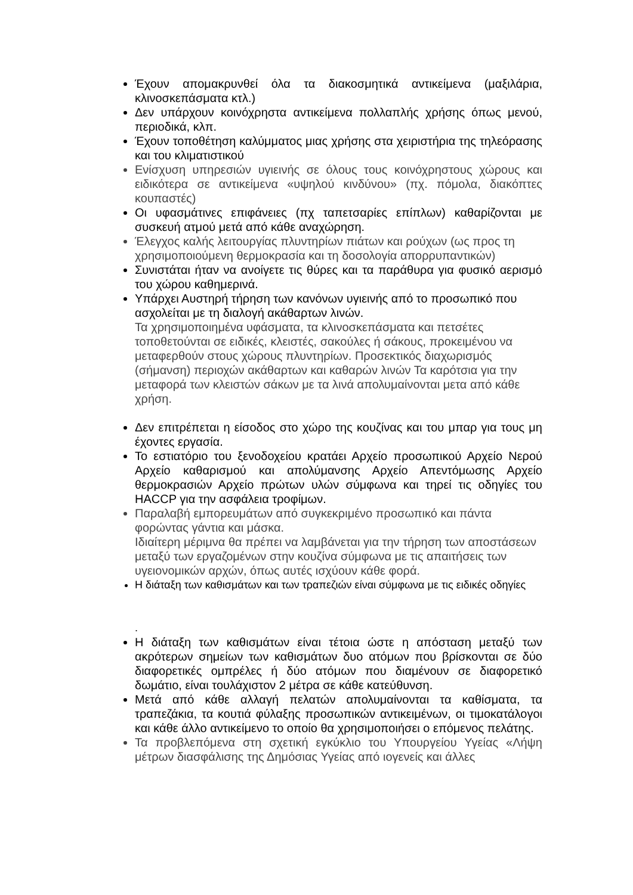Έχουν απομακρυνθεί όλα τα διακοσμητικά αντικείμενα (μαξιλάρια, κλινοσκεπάσματα κτλ.)
Δεν υπάρχουν κοινόχρηστα αντικείμενα πολλαπλής χρήσης όπως μενού, περιοδικά, κλπ.
Έχουν τοποθέτηση καλύμματος μιας χρήσης στα χειριστήρια της τηλεόρασης και του κλιματιστικού
Ενίσχυση υπηρεσιών υγιεινής σε όλους τους κοινόχρηστους χώρους και ειδικότερα σε αντικείμενα «υψηλού κινδύνου» (πχ. πόμολα, διακόπτες κουπαστές)
Οι υφασμάτινες επιφάνειες (πχ ταπετσαρίες επίπλων) καθαρίζονται με συσκευή ατμού μετά από κάθε αναχώρηση.
Έλεγχος καλής λειτουργίας πλυντηρίων πιάτων και ρούχων (ως προς τη χρησιμοποιούμενη θερμοκρασία και τη δοσολογία απορρυπαντικών)
Συνιστάται ήταν να ανοίγετε τις θύρες και τα παράθυρα για φυσικό αερισμό του χώρου καθημερινά.
Υπάρχει Αυστηρή τήρηση των κανόνων υγιεινής από το προσωπικό που ασχολείται με τη διαλογή ακάθαρτων λινών.
Τα χρησιμοποιημένα υφάσματα, τα κλινοσκεπάσματα και πετσέτες τοποθετούνται σε ειδικές, κλειστές, σακούλες ή σάκους, προκειμένου να μεταφερθούν στους χώρους πλυντηρίων. Προσεκτικός διαχωρισμός (σήμανση) περιοχών ακάθαρτων και καθαρών λινών Τα καρότσια για την μεταφορά των κλειστών σάκων με τα λινά απολυμαίνονται μετα από κάθε χρήση.
Δεν επιτρέπεται η είσοδος στο χώρο της κουζίνας και του μπαρ για τους μη έχοντες εργασία.
Το εστιατόριο του ξενοδοχείου κρατάει Αρχείο προσωπικού Αρχείο Νερού Αρχείο καθαρισμού και απολύμανσης Αρχείο Απεντόμωσης Αρχείο θερμοκρασιών Αρχείο πρώτων υλών σύμφωνα και τηρεί τις οδηγίες του HACCP για την ασφάλεια τροφίμων.
Παραλαβή εμπορευμάτων από συγκεκριμένο προσωπικό και πάντα φορώντας γάντια και μάσκα.
Ιδιαίτερη μέριμνα θα πρέπει να λαμβάνεται για την τήρηση των αποστάσεων μεταξύ των εργαζομένων στην κουζίνα σύμφωνα με τις απαιτήσεις των υγειονομικών αρχών, όπως αυτές ισχύουν κάθε φορά.
Η διάταξη των καθισμάτων και των τραπεζιών είναι σύμφωνα με τις ειδικές οδηγίες
.
Η διάταξη των καθισμάτων είναι τέτοια ώστε η απόσταση μεταξύ των ακρότερων σημείων των καθισμάτων δυο ατόμων που βρίσκονται σε δύο διαφορετικές ομπρέλες ή δύο ατόμων που διαμένουν σε διαφορετικό δωμάτιο, είναι τουλάχιστον 2 μέτρα σε κάθε κατεύθυνση.
Μετά από κάθε αλλαγή πελατών απολυμαίνονται τα καθίσματα, τα τραπεζάκια, τα κουτιά φύλαξης προσωπικών αντικειμένων, οι τιμοκατάλογοι και κάθε άλλο αντικείμενο το οποίο θα χρησιμοποιήσει ο επόμενος πελάτης.
Τα προβλεπόμενα στη σχετική εγκύκλιο του Υπουργείου Υγείας «Λήψη μέτρων διασφάλισης της Δημόσιας Υγείας από ιογενείς και άλλες